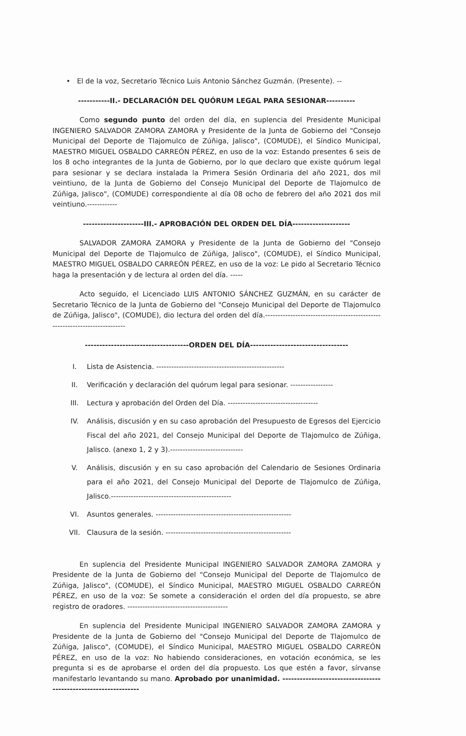• El de la voz, Secretario Técnico Luis Antonio Sánchez Guzmán. (Presente). --
-----------II.- DECLARACIÓN DEL QUÓRUM LEGAL PARA SESIONAR----------
Como segundo punto del orden del día, en suplencia del Presidente Municipal INGENIERO SALVADOR ZAMORA ZAMORA y Presidente de la Junta de Gobierno del "Consejo Municipal del Deporte de Tlajomulco de Zúñiga, Jalisco", (COMUDE), el Síndico Municipal, MAESTRO MIGUEL OSBALDO CARREÓN PÉREZ, en uso de la voz: Estando presentes 6 seis de los 8 ocho integrantes de la Junta de Gobierno, por lo que declaro que existe quórum legal para sesionar y se declara instalada la Primera Sesión Ordinaria del año 2021, dos mil veintiuno, de la Junta de Gobierno del Consejo Municipal del Deporte de Tlajomulco de Zúñiga, Jalisco", (COMUDE) correspondiente al día 08 ocho de febrero del año 2021 dos mil veintiuno.------------
---------------------III.- APROBACIÓN DEL ORDEN DEL DÍA--------------------
SALVADOR ZAMORA ZAMORA y Presidente de la Junta de Gobierno del "Consejo Municipal del Deporte de Tlajomulco de Zúñiga, Jalisco", (COMUDE), el Síndico Municipal, MAESTRO MIGUEL OSBALDO CARREÓN PÉREZ, en uso de la voz: Le pido al Secretario Técnico haga la presentación y de lectura al orden del día. -----
Acto seguido, el Licenciado LUIS ANTONIO SÁNCHEZ GUZMÁN, en su carácter de Secretario Técnico de la Junta de Gobierno del "Consejo Municipal del Deporte de Tlajomulco de Zúñiga, Jalisco", (COMUDE), dio lectura del orden del día.---------------------------------------------------------------------------
------------------------------------ORDEN DEL DÍA----------------------------------
I. Lista de Asistencia. ---------------------------------------------------
II. Verificación y declaración del quórum legal para sesionar. -----------------
III. Lectura y aprobación del Orden del Día. ------------------------------------
IV. Análisis, discusión y en su caso aprobación del Presupuesto de Egresos del Ejercicio Fiscal del año 2021, del Consejo Municipal del Deporte de Tlajomulco de Zúñiga, Jalisco. (anexo 1, 2 y 3).-----------------------------
V. Análisis, discusión y en su caso aprobación del Calendario de Sesiones Ordinaria para el año 2021, del Consejo Municipal del Deporte de Tlajomulco de Zúñiga, Jalisco.------------------------------------------------
VI. Asuntos generales. ------------------------------------------------------
VII. Clausura de la sesión. --------------------------------------------------
En suplencia del Presidente Municipal INGENIERO SALVADOR ZAMORA ZAMORA y Presidente de la Junta de Gobierno del "Consejo Municipal del Deporte de Tlajomulco de Zúñiga, Jalisco", (COMUDE), el Síndico Municipal, MAESTRO MIGUEL OSBALDO CARREÓN PÉREZ, en uso de la voz: Se somete a consideración el orden del día propuesto, se abre registro de oradores. ----------------------------------------
En suplencia del Presidente Municipal INGENIERO SALVADOR ZAMORA ZAMORA y Presidente de la Junta de Gobierno del "Consejo Municipal del Deporte de Tlajomulco de Zúñiga, Jalisco", (COMUDE), el Síndico Municipal, MAESTRO MIGUEL OSBALDO CARREÓN PÉREZ, en uso de la voz: No habiendo consideraciones, en votación económica, se les pregunta si es de aprobarse el orden del día propuesto. Los que estén a favor, sírvanse manifestarlo levantando su mano. Aprobado por unanimidad. ----------------------------------------------------------------